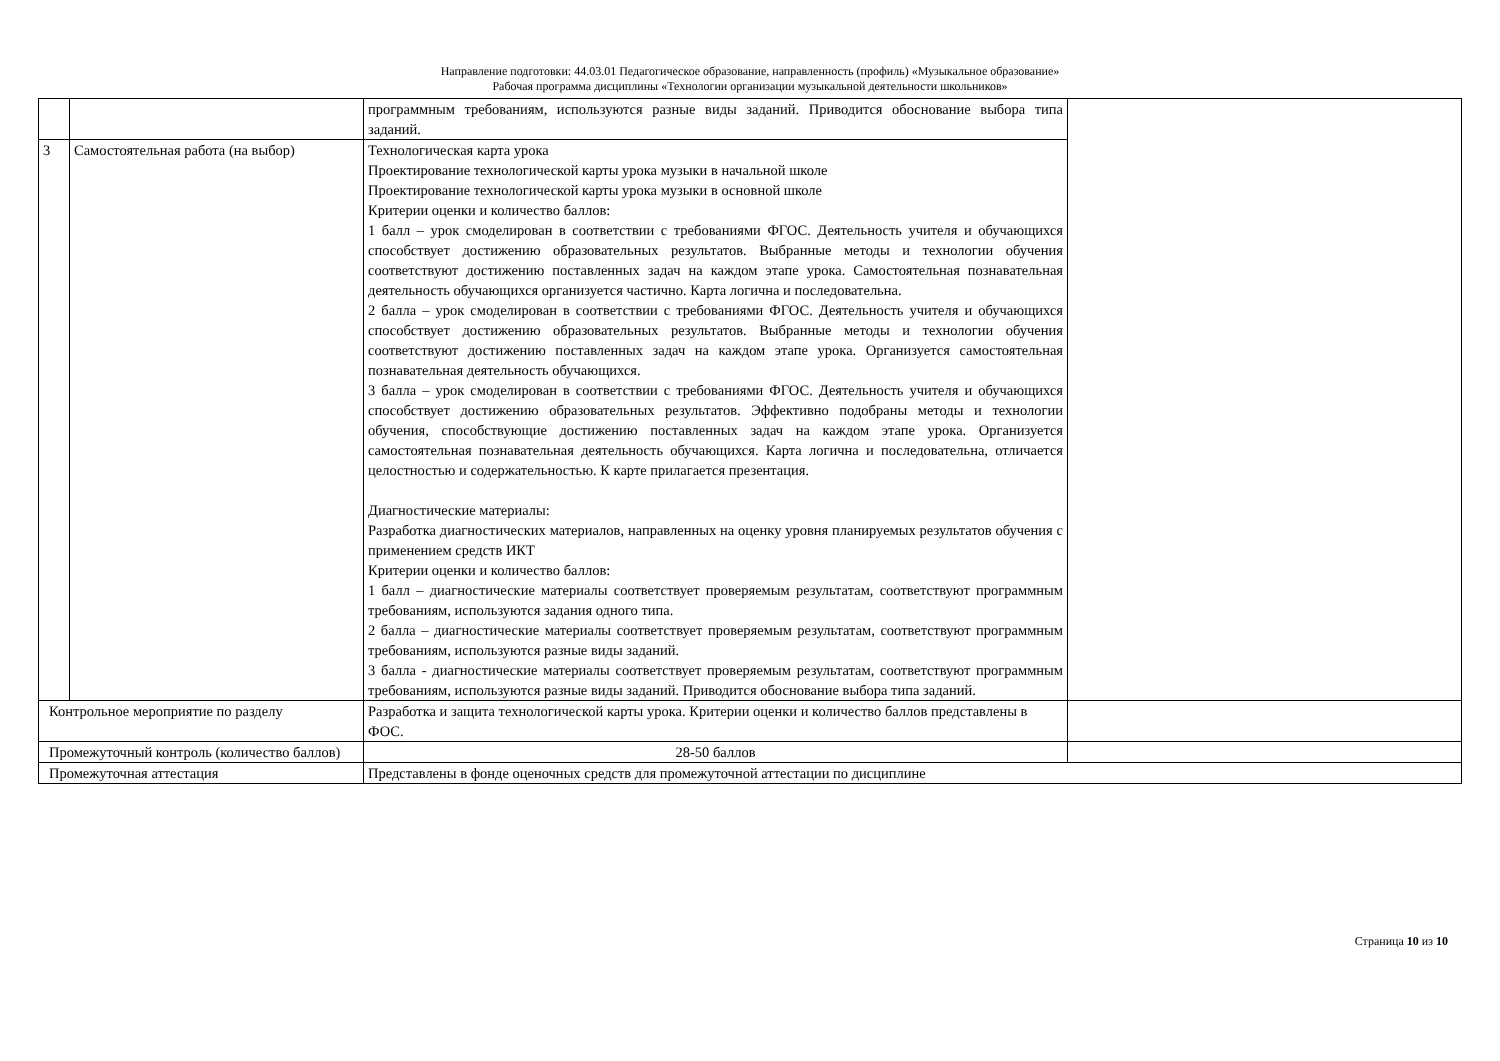Направление подготовки: 44.03.01 Педагогическое образование, направленность (профиль) «Музыкальное образование»
Рабочая программа дисциплины «Технологии организации музыкальной деятельности школьников»
| | | программным требованиям, используются разные виды заданий. Приводится обоснование выбора типа заданий. | |
| 3 | Самостоятельная работа (на выбор) | Технологическая карта урока Проектирование технологической карты урока музыки в начальной школе Проектирование технологической карты урока музыки в основной школе Критерии оценки и количество баллов: 1 балл – урок смоделирован в соответствии с требованиями ФГОС. Деятельность учителя и обучающихся способствует достижению образовательных результатов. Выбранные методы и технологии обучения соответствуют достижению поставленных задач на каждом этапе урока. Самостоятельная познавательная деятельность обучающихся организуется частично. Карта логична и последовательна. 2 балла – урок смоделирован в соответствии с требованиями ФГОС. Деятельность учителя и обучающихся способствует достижению образовательных результатов. Выбранные методы и технологии обучения соответствуют достижению поставленных задач на каждом этапе урока. Организуется самостоятельная познавательная деятельность обучающихся. 3 балла – урок смоделирован в соответствии с требованиями ФГОС. Деятельность учителя и обучающихся способствует достижению образовательных результатов. Эффективно подобраны методы и технологии обучения, способствующие достижению поставленных задач на каждом этапе урока. Организуется самостоятельная познавательная деятельность обучающихся. Карта логична и последовательна, отличается целостностью и содержательностью. К карте прилагается презентация. Диагностические материалы: Разработка диагностических материалов, направленных на оценку уровня планируемых результатов обучения с применением средств ИКТ Критерии оценки и количество баллов: 1 балл – диагностические материалы соответствует проверяемым результатам, соответствуют программным требованиям, используются задания одного типа. 2 балла – диагностические материалы соответствует проверяемым результатам, соответствуют программным требованиям, используются разные виды заданий. 3 балла - диагностические материалы соответствует проверяемым результатам, соответствуют программным требованиям, используются разные виды заданий. Приводится обоснование выбора типа заданий. | |
| Контрольное мероприятие по разделу | | Разработка и защита технологической карты урока. Критерии оценки и количество баллов представлены в ФОС. | |
| Промежуточный контроль (количество баллов) | | 28-50 баллов | |
| Промежуточная аттестация | | Представлены в фонде оценочных средств для промежуточной аттестации по дисциплине | |
Страница 10 из 10